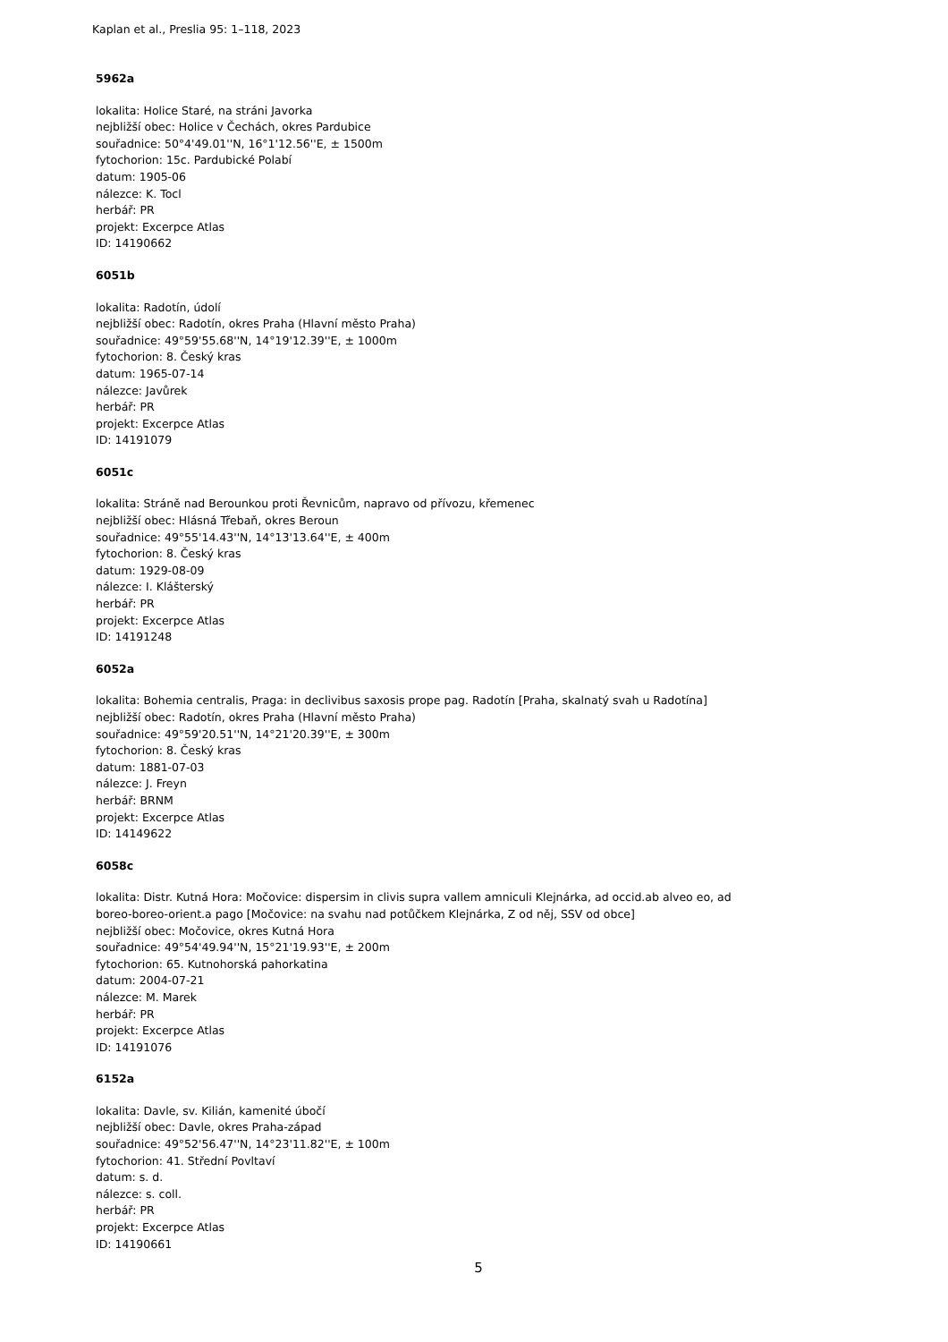Kaplan et al., Preslia 95: 1–118, 2023
5962a
lokalita: Holice Staré, na stráni Javorka
nejbližší obec: Holice v Čechách, okres Pardubice
souřadnice: 50°4'49.01''N, 16°1'12.56''E, ± 1500m
fytochorion: 15c. Pardubické Polabí
datum: 1905-06
nálezce: K. Tocl
herbář: PR
projekt: Excerpce Atlas
ID: 14190662
6051b
lokalita: Radotín, údolí
nejbližší obec: Radotín, okres Praha (Hlavní město Praha)
souřadnice: 49°59'55.68''N, 14°19'12.39''E, ± 1000m
fytochorion: 8. Český kras
datum: 1965-07-14
nálezce: Javůrek
herbář: PR
projekt: Excerpce Atlas
ID: 14191079
6051c
lokalita: Stráně nad Berounkou proti Řevnicům, napravo od přívozu, křemenec
nejbližší obec: Hlásná Třebaň, okres Beroun
souřadnice: 49°55'14.43''N, 14°13'13.64''E, ± 400m
fytochorion: 8. Český kras
datum: 1929-08-09
nálezce: I. Klášterský
herbář: PR
projekt: Excerpce Atlas
ID: 14191248
6052a
lokalita: Bohemia centralis, Praga: in declivibus saxosis prope pag. Radotín [Praha, skalnatý svah u Radotína]
nejbližší obec: Radotín, okres Praha (Hlavní město Praha)
souřadnice: 49°59'20.51''N, 14°21'20.39''E, ± 300m
fytochorion: 8. Český kras
datum: 1881-07-03
nálezce: J. Freyn
herbář: BRNM
projekt: Excerpce Atlas
ID: 14149622
6058c
lokalita: Distr. Kutná Hora: Močovice: dispersim in clivis supra vallem amniculi Klejnárka, ad occid.ab alveo eo, ad
boreo-boreo-orient.a pago [Močovice: na svahu nad potůčkem Klejnárka, Z od něj, SSV od obce]
nejbližší obec: Močovice, okres Kutná Hora
souřadnice: 49°54'49.94''N, 15°21'19.93''E, ± 200m
fytochorion: 65. Kutnohorská pahorkatina
datum: 2004-07-21
nálezce: M. Marek
herbář: PR
projekt: Excerpce Atlas
ID: 14191076
6152a
lokalita: Davle, sv. Kilián, kamenité úbočí
nejbližší obec: Davle, okres Praha-západ
souřadnice: 49°52'56.47''N, 14°23'11.82''E, ± 100m
fytochorion: 41. Střední Povltaví
datum: s. d.
nálezce: s. coll.
herbář: PR
projekt: Excerpce Atlas
ID: 14190661
5